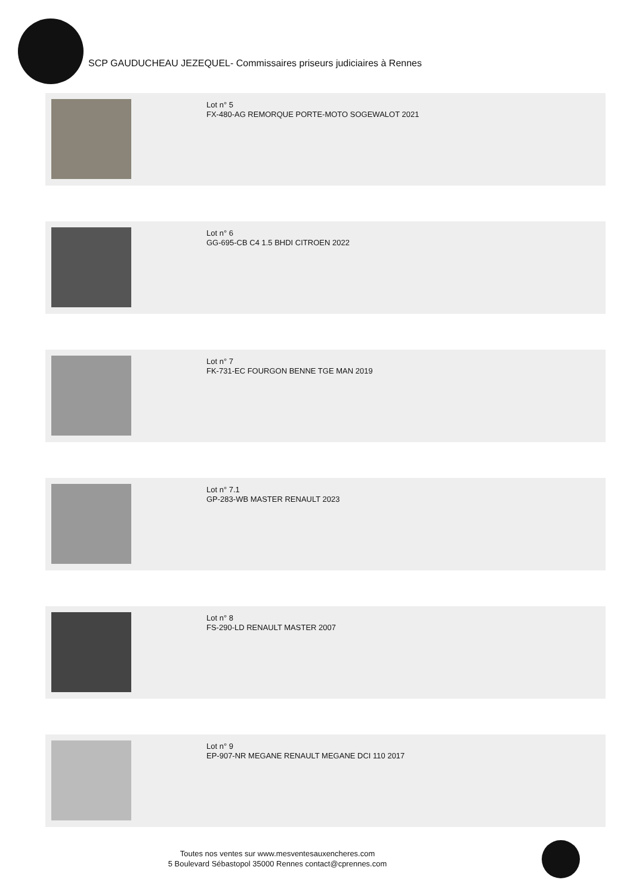SCP GAUDUCHEAU JEZEQUEL- Commissaires priseurs judiciaires à Rennes
Lot n° 5
FX-480-AG REMORQUE PORTE-MOTO SOGEWALOT 2021
Lot n° 6
GG-695-CB C4 1.5 BHDI CITROEN 2022
Lot n° 7
FK-731-EC FOURGON BENNE TGE MAN 2019
Lot n° 7.1
GP-283-WB MASTER RENAULT 2023
Lot n° 8
FS-290-LD RENAULT MASTER 2007
Lot n° 9
EP-907-NR MEGANE RENAULT MEGANE DCI 110 2017
Toutes nos ventes sur www.mesventesauxencheres.com
5 Boulevard Sébastopol 35000 Rennes contact@cprennes.com